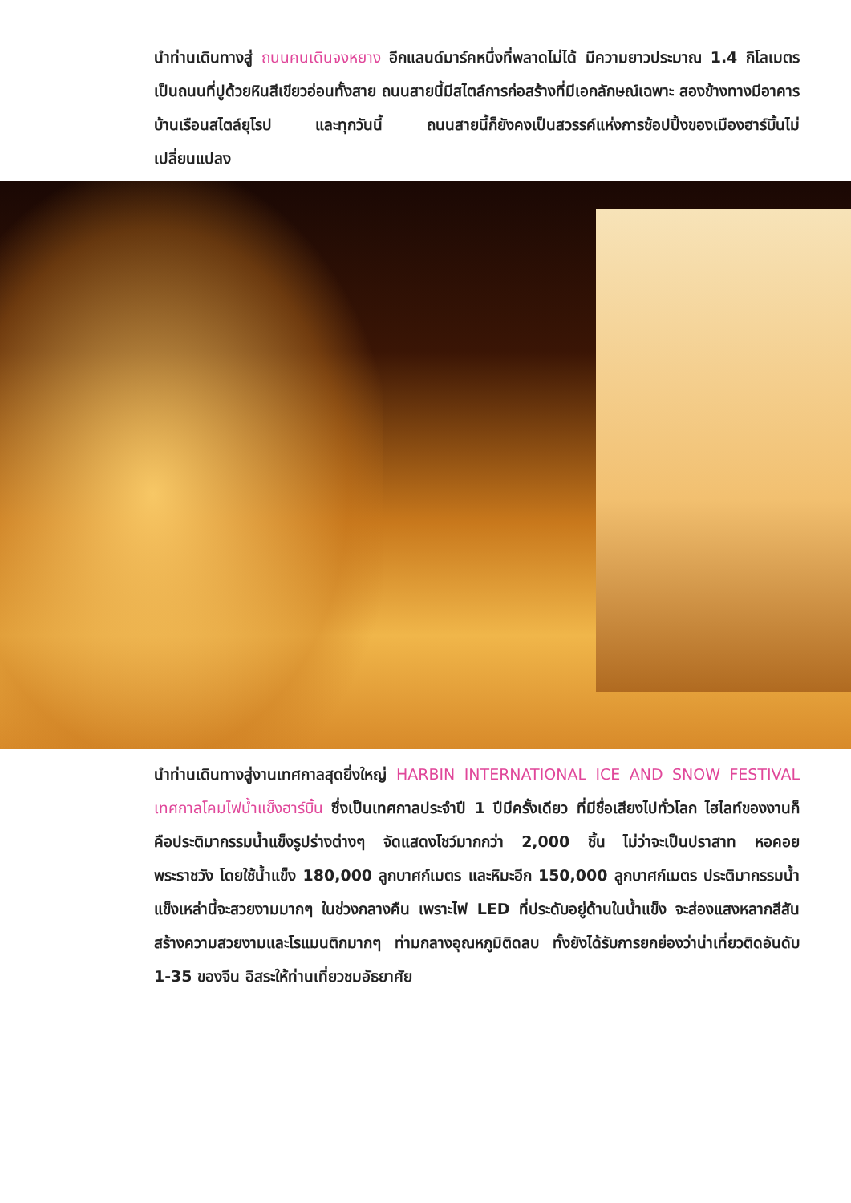นำท่านเดินทางสู่ ถนนคนเดินจงหยาง อีกแลนด์มาร์คหนึ่งที่พลาดไม่ได้ มีความยาวประมาณ 1.4 กิโลเมตร เป็นถนนที่ปูด้วยหินสีเขียวอ่อนทั้งสาย ถนนสายนี้มีสไตล์การก่อสร้างที่มีเอกลักษณ์เฉพาะ สองข้างทางมีอาคารบ้านเรือนสไตล์ยุโรป และทุกวันนี้ ถนนสายนี้ก็ยังคงเป็นสวรรค์แห่งการช้อปปิ้งของเมืองฮาร์บิ้นไม่เปลี่ยนแปลง
นำท่านเดินทางสู่งานเทศกาลสุดยิ่งใหญ่ HARBIN INTERNATIONAL ICE AND SNOW FESTIVAL เทศกาลโคมไฟน้ำแข็งฮาร์บิ้น ซึ่งเป็นเทศกาลประจำปี 1 ปีมีครั้งเดียว ที่มีชื่อเสียงไปทั่วโลก ไฮไลท์ของงานก็คือประติมากรรมน้ำแข็งรูปร่างต่างๆ จัดแสดงโชว์มากกว่า 2,000 ชิ้น ไม่ว่าจะเป็นปราสาท หอคอย พระราชวัง โดยใช้น้ำแข็ง 180,000 ลูกบาศก์เมตร และหิมะอีก 150,000 ลูกบาศก์เมตร ประติมากรรมน้ำแข็งเหล่านี้จะสวยงามมากๆ ในช่วงกลางคืน เพราะไฟ LED ที่ประดับอยู่ด้านในน้ำแข็ง จะส่องแสงหลากสีสัน สร้างความสวยงามและโรแมนติกมากๆ ท่ามกลางอุณหภูมิติดลบ ทั้งยังได้รับการยกย่องว่าน่าเที่ยวติดอันดับ 1-35 ของจีน อิสระให้ท่านเที่ยวชมอัธยาศัย